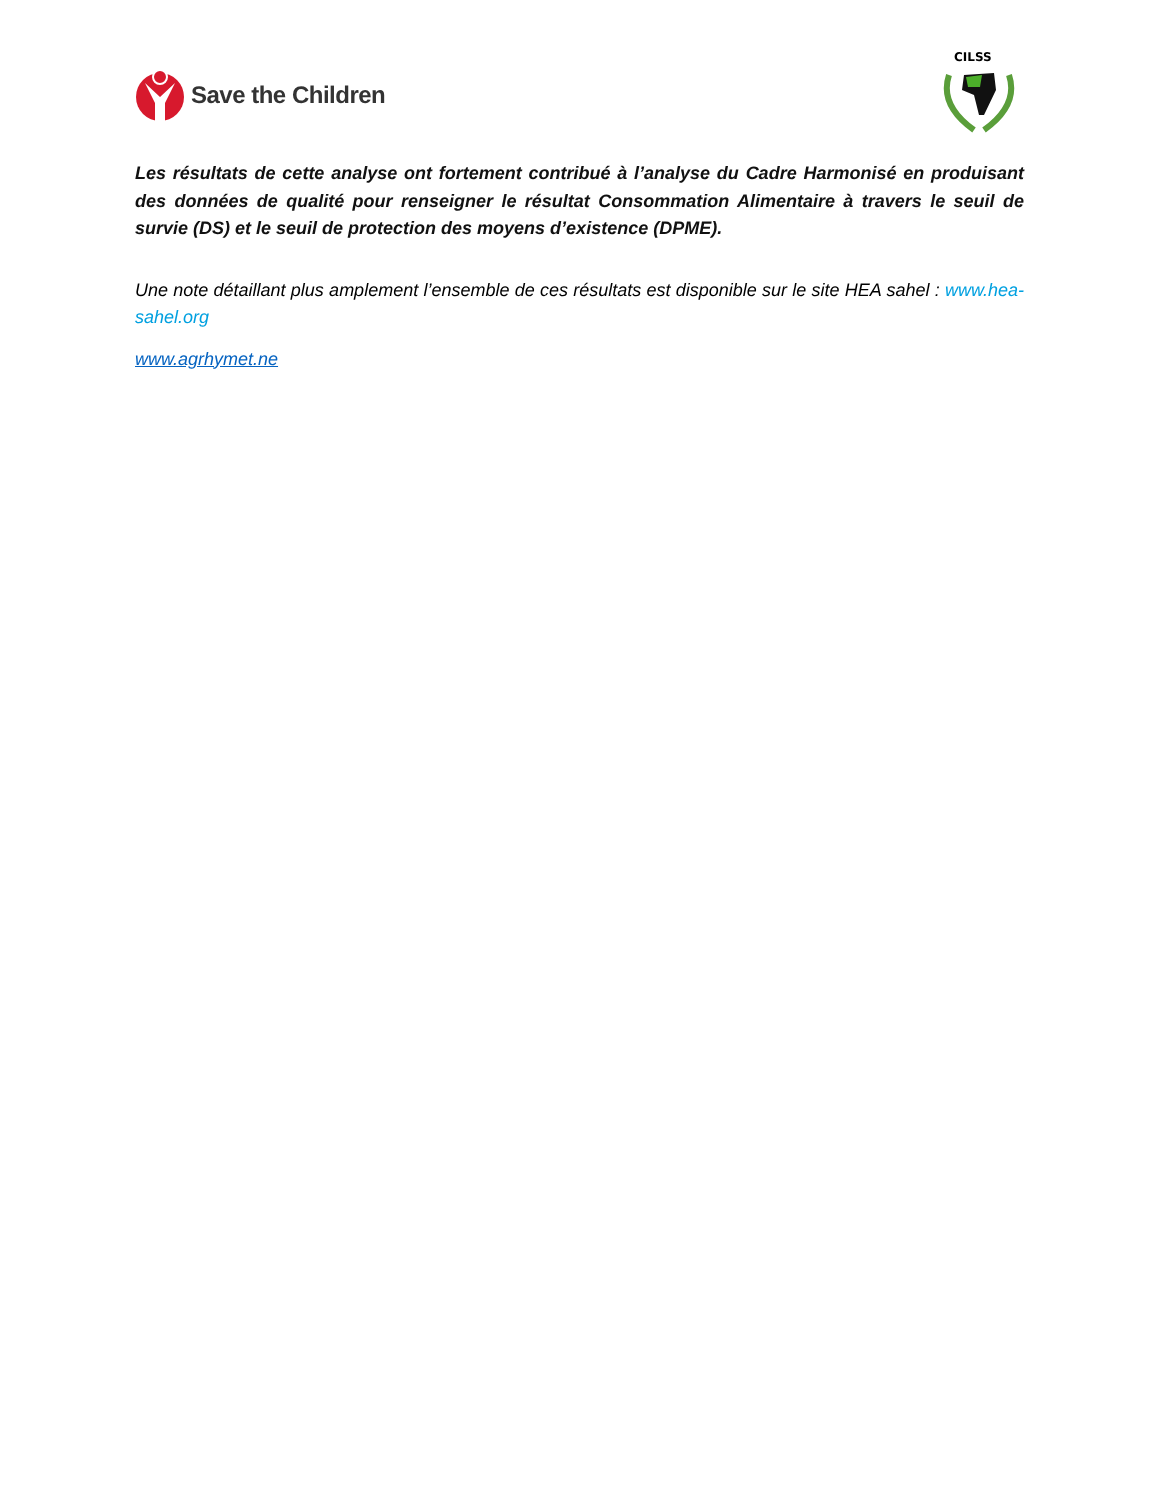Save the Children
CILSS
Les résultats de cette analyse ont fortement contribué à l’analyse du Cadre Harmonisé en produisant des données de qualité pour renseigner le résultat Consommation Alimentaire à travers le seuil de survie (DS) et le seuil de protection des moyens d’existence (DPME).
Une note détaillant plus amplement l’ensemble de ces résultats est disponible sur le site HEA sahel : www.hea-sahel.org
www.agrhymet.ne